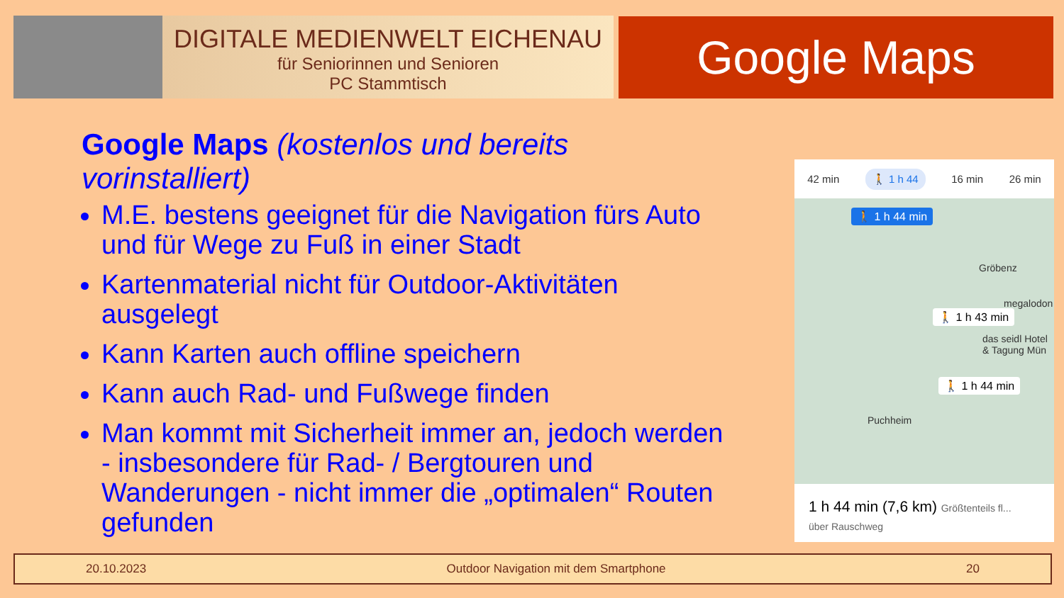DIGITALE MEDIENWELT EICHENAU
für Seniorinnen und Senioren
PC Stammtisch
Google Maps
Google Maps (kostenlos und bereits vorinstalliert)
M.E. bestens geeignet für die Navigation fürs Auto und für Wege zu Fuß in einer Stadt
Kartenmaterial nicht für Outdoor-Aktivitäten ausgelegt
Kann Karten auch offline speichern
Kann auch Rad- und Fußwege finden
Man kommt mit Sicherheit immer an, jedoch werden - insbesondere für Rad- / Bergtouren und Wanderungen - nicht immer die „optimalen“ Routen gefunden
42 min 🚶 1 h 44 16 min 26 min
🚶 1 h 44 min
Gröbenz
megalodon
🚶 1 h 43 min
das seidl Hotel
& Tagung Mün
🚶 1 h 44 min
Puchheim
1 h 44 min (7,6 km) Größtenteils fl...
über Rauschweg
20.10.2023 Outdoor Navigation mit dem Smartphone 20